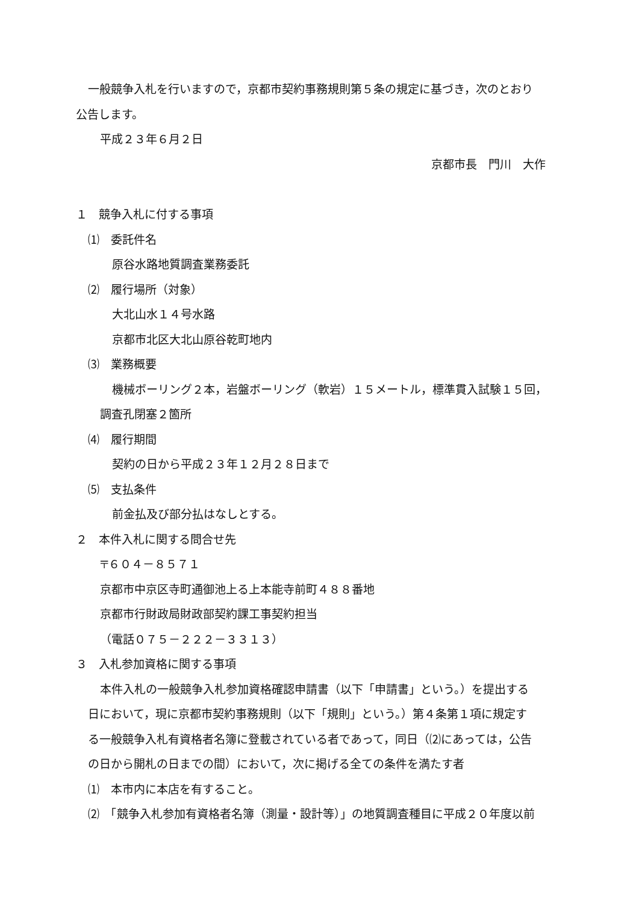一般競争入札を行いますので，京都市契約事務規則第５条の規定に基づき，次のとおり
公告します。
平成２３年６月２日
京都市長　門川　大作
１　競争入札に付する事項
⑴　委託件名
原谷水路地質調査業務委託
⑵　履行場所（対象）
大北山水１４号水路
京都市北区大北山原谷乾町地内
⑶　業務概要
機械ボーリング２本，岩盤ボーリング（軟岩）１５メートル，標準貫入試験１５回，
調査孔閉塞２箇所
⑷　履行期間
契約の日から平成２３年１２月２８日まで
⑸　支払条件
前金払及び部分払はなしとする。
２　本件入札に関する問合せ先
〒６０４－８５７１
京都市中京区寺町通御池上る上本能寺前町４８８番地
京都市行財政局財政部契約課工事契約担当
（電話０７５－２２２－３３１３）
３　入札参加資格に関する事項
本件入札の一般競争入札参加資格確認申請書（以下「申請書」という。）を提出する
日において，現に京都市契約事務規則（以下「規則」という。）第４条第１項に規定す
る一般競争入札有資格者名簿に登載されている者であって，同日（⑵にあっては，公告
の日から開札の日までの間）において，次に掲げる全ての条件を満たす者
⑴　本市内に本店を有すること。
⑵　「競争入札参加有資格者名簿（測量・設計等）」の地質調査種目に平成２０年度以前